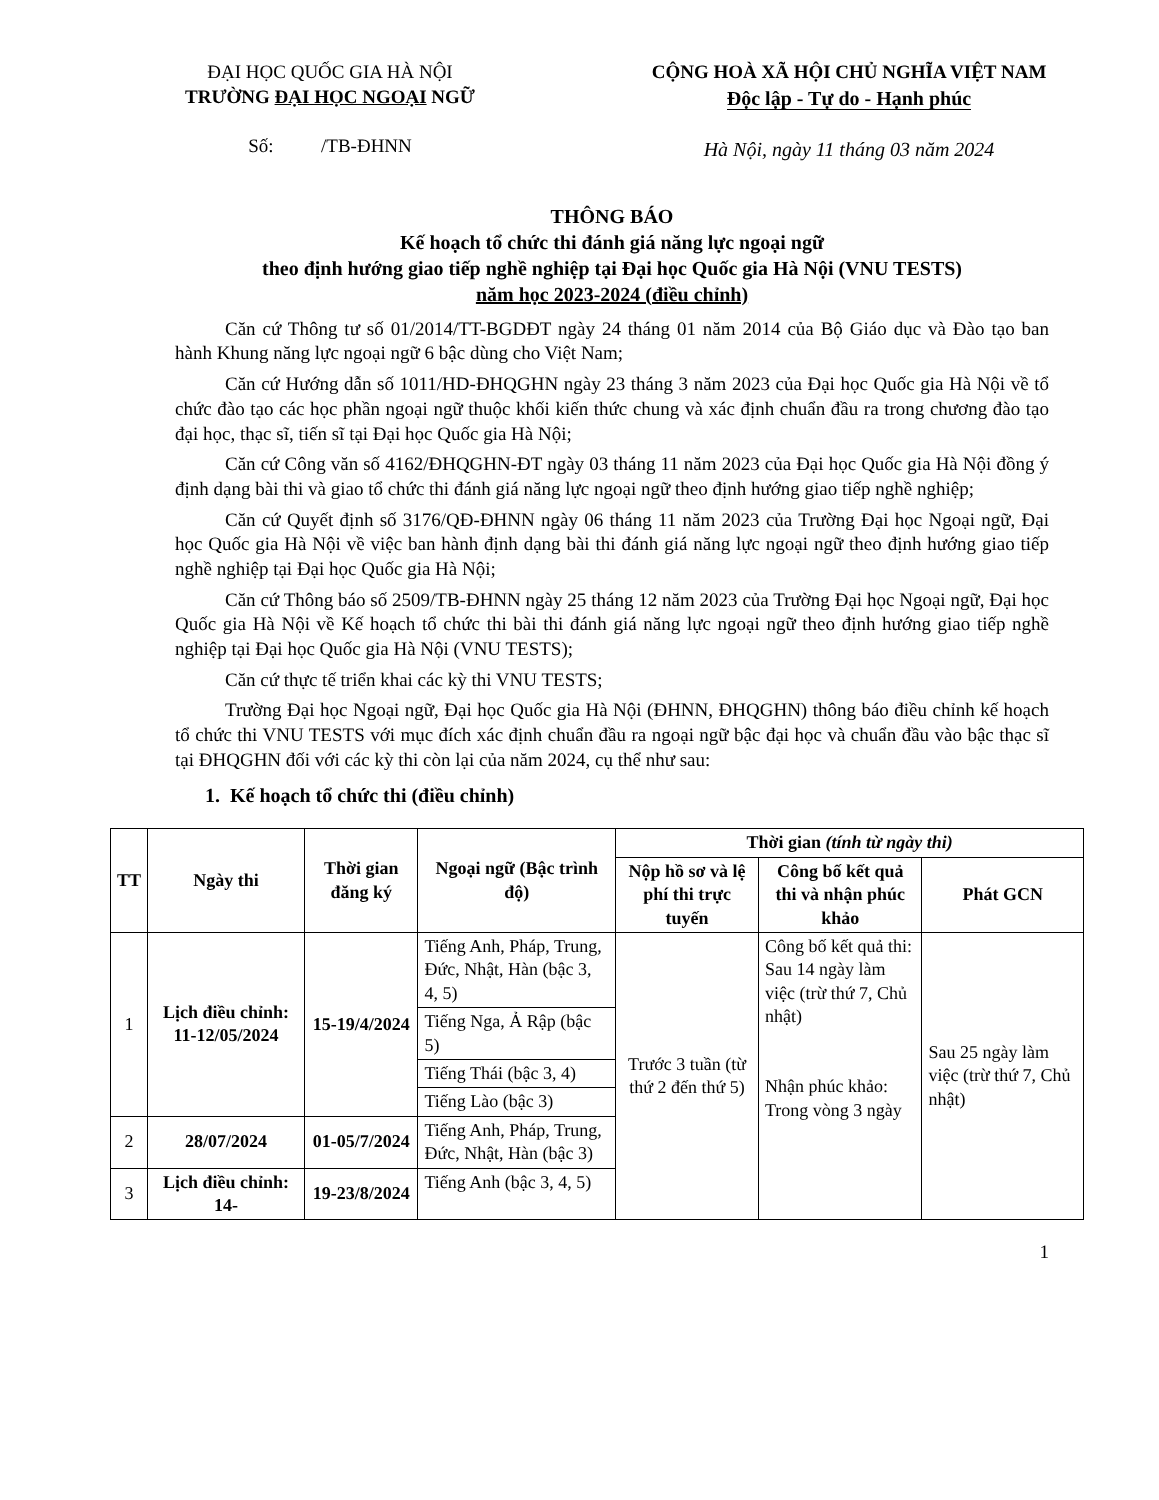ĐẠI HỌC QUỐC GIA HÀ NỘI
TRƯỜNG ĐẠI HỌC NGOẠI NGỮ
Số: /TB-ĐHNN
CỘNG HOÀ XÃ HỘI CHỦ NGHĨA VIỆT NAM
Độc lập - Tự do - Hạnh phúc
Hà Nội, ngày 11 tháng 03 năm 2024
THÔNG BÁO
Kế hoạch tổ chức thi đánh giá năng lực ngoại ngữ
theo định hướng giao tiếp nghề nghiệp tại Đại học Quốc gia Hà Nội (VNU TESTS)
năm học 2023-2024 (điều chỉnh)
Căn cứ Thông tư số 01/2014/TT-BGDĐT ngày 24 tháng 01 năm 2014 của Bộ Giáo dục và Đào tạo ban hành Khung năng lực ngoại ngữ 6 bậc dùng cho Việt Nam;
Căn cứ Hướng dẫn số 1011/HD-ĐHQGHN ngày 23 tháng 3 năm 2023 của Đại học Quốc gia Hà Nội về tổ chức đào tạo các học phần ngoại ngữ thuộc khối kiến thức chung và xác định chuẩn đầu ra trong chương đào tạo đại học, thạc sĩ, tiến sĩ tại Đại học Quốc gia Hà Nội;
Căn cứ Công văn số 4162/ĐHQGHN-ĐT ngày 03 tháng 11 năm 2023 của Đại học Quốc gia Hà Nội đồng ý định dạng bài thi và giao tổ chức thi đánh giá năng lực ngoại ngữ theo định hướng giao tiếp nghề nghiệp;
Căn cứ Quyết định số 3176/QĐ-ĐHNN ngày 06 tháng 11 năm 2023 của Trường Đại học Ngoại ngữ, Đại học Quốc gia Hà Nội về việc ban hành định dạng bài thi đánh giá năng lực ngoại ngữ theo định hướng giao tiếp nghề nghiệp tại Đại học Quốc gia Hà Nội;
Căn cứ Thông báo số 2509/TB-ĐHNN ngày 25 tháng 12 năm 2023 của Trường Đại học Ngoại ngữ, Đại học Quốc gia Hà Nội về Kế hoạch tổ chức thi bài thi đánh giá năng lực ngoại ngữ theo định hướng giao tiếp nghề nghiệp tại Đại học Quốc gia Hà Nội (VNU TESTS);
Căn cứ thực tế triển khai các kỳ thi VNU TESTS;
Trường Đại học Ngoại ngữ, Đại học Quốc gia Hà Nội (ĐHNN, ĐHQGHN) thông báo điều chỉnh kế hoạch tổ chức thi VNU TESTS với mục đích xác định chuẩn đầu ra ngoại ngữ bậc đại học và chuẩn đầu vào bậc thạc sĩ tại ĐHQGHN đối với các kỳ thi còn lại của năm 2024, cụ thể như sau:
1. Kế hoạch tổ chức thi (điều chỉnh)
| TT | Ngày thi | Thời gian đăng ký | Ngoại ngữ (Bậc trình độ) | Thời gian (tính từ ngày thi) | | |
| --- | --- | --- | --- | --- | --- | --- |
| | | | | Nộp hồ sơ và lệ phí thi trực tuyến | Công bố kết quả thi và nhận phúc khảo | Phát GCN |
| 1 | Lịch điều chỉnh: 11-12/05/2024 | 15-19/4/2024 | Tiếng Anh, Pháp, Trung, Đức, Nhật, Hàn (bậc 3, 4, 5) | Trước 3 tuần (từ thứ 2 đến thứ 5) | Công bố kết quả thi: Sau 14 ngày làm việc (trừ thứ 7, Chủ nhật) Nhận phúc khảo: Trong vòng 3 ngày | Sau 25 ngày làm việc (trừ thứ 7, Chủ nhật) |
| | | | Tiếng Nga, Ả Rập (bậc 5) | | | |
| | | | Tiếng Thái (bậc 3, 4) | | | |
| | | | Tiếng Lào (bậc 3) | | | |
| 2 | 28/07/2024 | 01-05/7/2024 | Tiếng Anh, Pháp, Trung, Đức, Nhật, Hàn (bậc 3) | | | |
| 3 | Lịch điều chỉnh: 14- | 19-23/8/2024 | Tiếng Anh (bậc 3, 4, 5) | | | |
1